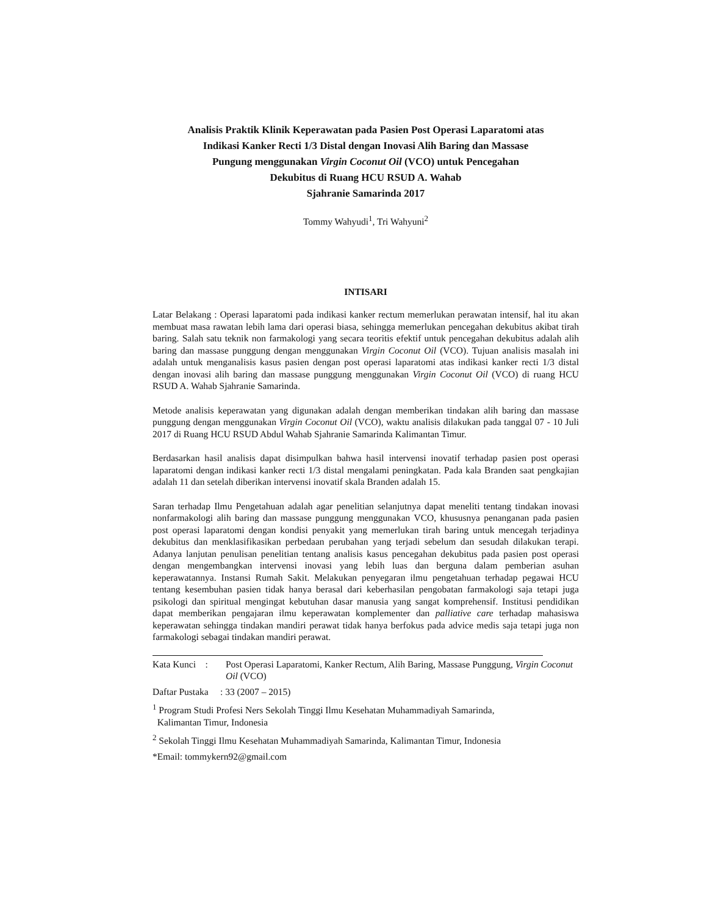Analisis Praktik Klinik Keperawatan pada Pasien Post Operasi Laparatomi atas
Indikasi Kanker Recti 1/3 Distal dengan Inovasi Alih Baring dan Massase
Pungung menggunakan Virgin Coconut Oil (VCO) untuk Pencegahan
Dekubitus di Ruang HCU RSUD A. Wahab
Sjahranie Samarinda 2017
Tommy Wahyudi<sup>1</sup>, Tri Wahyuni<sup>2</sup>
INTISARI
Latar Belakang : Operasi laparatomi pada indikasi kanker rectum memerlukan perawatan intensif, hal itu akan membuat masa rawatan lebih lama dari operasi biasa, sehingga memerlukan pencegahan dekubitus akibat tirah baring. Salah satu teknik non farmakologi yang secara teoritis efektif untuk pencegahan dekubitus adalah alih baring dan massase punggung dengan menggunakan Virgin Coconut Oil (VCO). Tujuan analisis masalah ini adalah untuk menganalisis kasus pasien dengan post operasi laparatomi atas indikasi kanker recti 1/3 distal dengan inovasi alih baring dan massase punggung menggunakan Virgin Coconut Oil (VCO) di ruang HCU RSUD A. Wahab Sjahranie Samarinda.
Metode analisis keperawatan yang digunakan adalah dengan memberikan tindakan alih baring dan massase punggung dengan menggunakan Virgin Coconut Oil (VCO), waktu analisis dilakukan pada tanggal 07 - 10 Juli 2017 di Ruang HCU RSUD Abdul Wahab Sjahranie Samarinda Kalimantan Timur.
Berdasarkan hasil analisis dapat disimpulkan bahwa hasil intervensi inovatif terhadap pasien post operasi laparatomi dengan indikasi kanker recti 1/3 distal mengalami peningkatan. Pada kala Branden saat pengkajian adalah 11 dan setelah diberikan intervensi inovatif skala Branden adalah 15.
Saran terhadap Ilmu Pengetahuan adalah agar penelitian selanjutnya dapat meneliti tentang tindakan inovasi nonfarmakologi alih baring dan massase punggung menggunakan VCO, khususnya penanganan pada pasien post operasi laparatomi dengan kondisi penyakit yang memerlukan tirah baring untuk mencegah terjadinya dekubitus dan menklasifikasikan perbedaan perubahan yang terjadi sebelum dan sesudah dilakukan terapi. Adanya lanjutan penulisan penelitian tentang analisis kasus pencegahan dekubitus pada pasien post operasi dengan mengembangkan intervensi inovasi yang lebih luas dan berguna dalam pemberian asuhan keperawatannya. Instansi Rumah Sakit. Melakukan penyegaran ilmu pengetahuan terhadap pegawai HCU tentang kesembuhan pasien tidak hanya berasal dari keberhasilan pengobatan farmakologi saja tetapi juga psikologi dan spiritual mengingat kebutuhan dasar manusia yang sangat komprehensif. Institusi pendidikan dapat memberikan pengajaran ilmu keperawatan komplementer dan palliative care terhadap mahasiswa keperawatan sehingga tindakan mandiri perawat tidak hanya berfokus pada advice medis saja tetapi juga non farmakologi sebagai tindakan mandiri perawat.
Kata Kunci : Post Operasi Laparatomi, Kanker Rectum, Alih Baring, Massase Punggung, Virgin Coconut Oil (VCO)
Daftar Pustaka : 33 (2007 – 2015)
<sup>1</sup> Program Studi Profesi Ners Sekolah Tinggi Ilmu Kesehatan Muhammadiyah Samarinda,
Kalimantan Timur, Indonesia
<sup>2</sup> Sekolah Tinggi Ilmu Kesehatan Muhammadiyah Samarinda, Kalimantan Timur, Indonesia
*Email: tommykern92@gmail.com